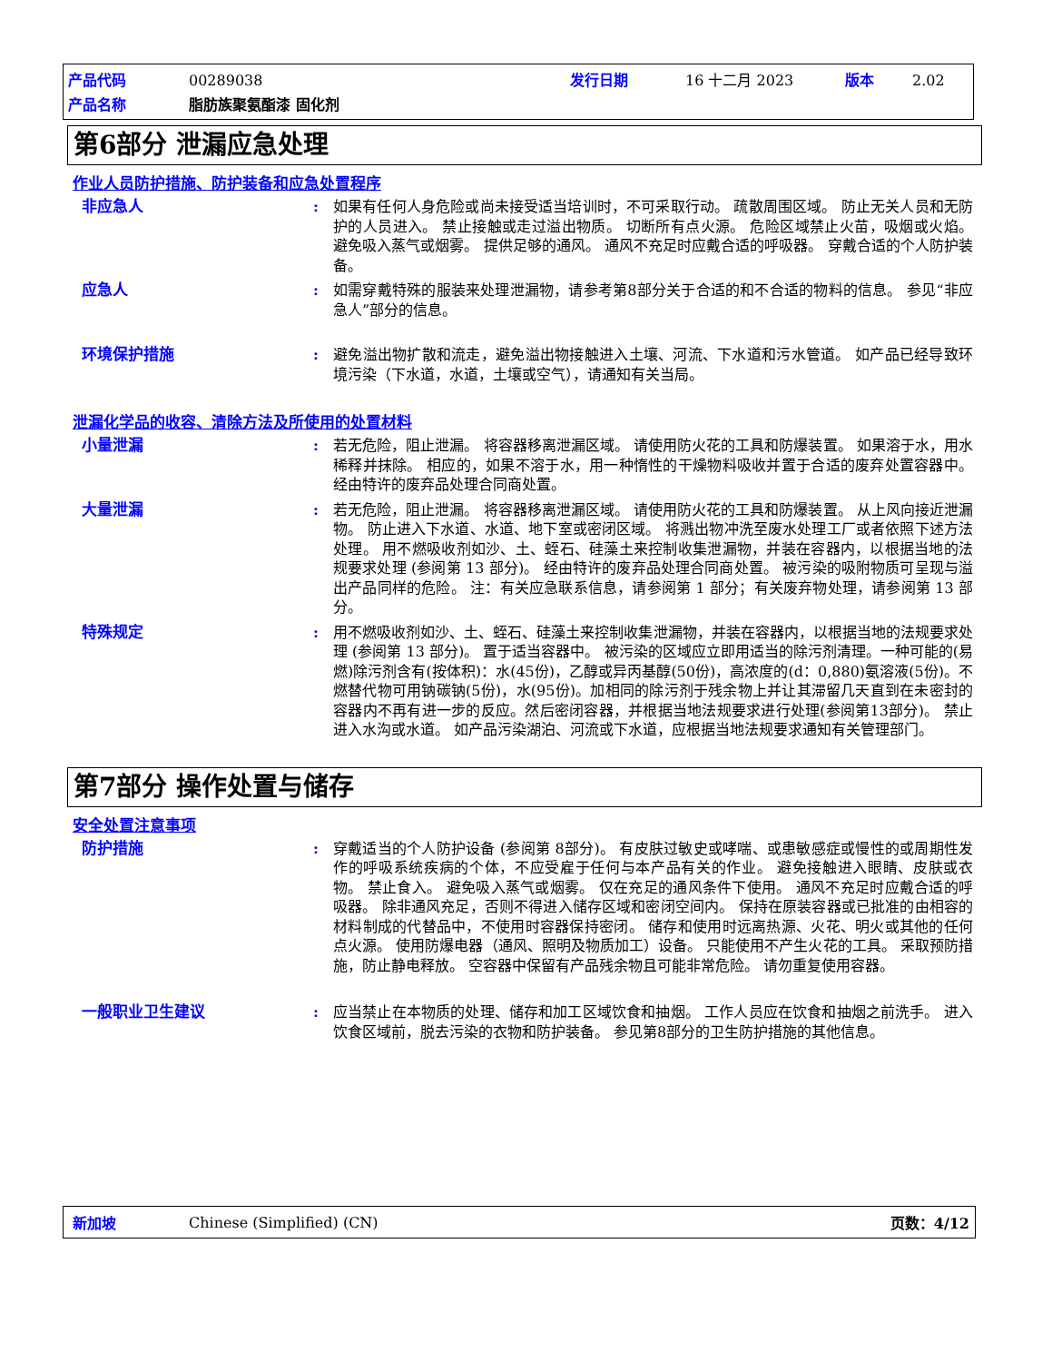产品代码 00289038 发行日期 16 十二月 2023 版本 2.02
产品名称 脂肪族聚氨酯漆 固化剂
第6部分 泄漏应急处理
作业人员防护措施、防护装备和应急处置程序
非应急人 : 如果有任何人身危险或尚未接受适当培训时，不可采取行动。 疏散周围区域。 防止无关人员和无防护的人员进入。 禁止接触或走过溢出物质。 切断所有点火源。 危险区域禁止火苗，吸烟或火焰。 避免吸入蒸气或烟雾。 提供足够的通风。 通风不充足时应戴合适的呼吸器。 穿戴合适的个人防护装备。
应急人 : 如需穿戴特殊的服装来处理泄漏物，请参考第8部分关于合适的和不合适的物料的信息。 参见“非应急人”部分的信息。
环境保护措施 : 避免溢出物扩散和流走，避免溢出物接触进入土壤、河流、下水道和污水管道。 如产品已经导致环境污染（下水道，水道，土壤或空气），请通知有关当局。
泄漏化学品的收容、清除方法及所使用的处置材料
小量泄漏 : 若无危险，阻止泄漏。 将容器移离泄漏区域。 请使用防火花的工具和防爆装置。 如果溶于水，用水稀释并抹除。 相应的，如果不溶于水，用一种惰性的干燥物料吸收并置于合适的废弃处置容器中。 经由特许的废弃品处理合同商处置。
大量泄漏 : 若无危险，阻止泄漏。 将容器移离泄漏区域。 请使用防火花的工具和防爆装置。 从上风向接近泄漏物。 防止进入下水道、水道、地下室或密闭区域。 将溅出物冲洗至废水处理工厂或者依照下述方法处理。 用不燃吸收剂如沙、土、蛭石、硅藻土来控制收集泄漏物，并装在容器内，以根据当地的法规要求处理 (参阅第 13 部分)。 经由特许的废弃品处理合同商处置。 被污染的吸附物质可呈现与溢出产品同样的危险。 注：有关应急联系信息，请参阅第 1 部分；有关废弃物处理，请参阅第 13 部分。
特殊规定 : 用不燃吸收剂如沙、土、蛭石、硅藻土来控制收集泄漏物，并装在容器内，以根据当地的法规要求处理 (参阅第 13 部分)。 置于适当容器中。 被污染的区域应立即用适当的除污剂清理。一种可能的(易燃)除污剂含有(按体积)：水(45份)，乙醇或异丙基醇(50份)，高浓度的(d：0,880)氨溶液(5份)。不燃替代物可用钠碳钠(5份)，水(95份)。加相同的除污剂于残余物上并让其滞留几天直到在未密封的容器内不再有进一步的反应。然后密闭容器，并根据当地法规要求进行处理(参阅第13部分)。 禁止进入水沟或水道。 如产品污染湖泊、河流或下水道，应根据当地法规要求通知有关管理部门。
第7部分 操作处置与储存
安全处置注意事项
防护措施 : 穿戴适当的个人防护设备 (参阅第 8部分)。 有皮肤过敏史或哮喘、或患敏感症或慢性的或周期性发作的呼吸系统疾病的个体，不应受雇于任何与本产品有关的作业。 避免接触进入眼睛、皮肤或衣物。 禁止食入。 避免吸入蒸气或烟雾。 仅在充足的通风条件下使用。 通风不充足时应戴合适的呼吸器。 除非通风充足，否则不得进入储存区域和密闭空间内。 保持在原装容器或已批准的由相容的材料制成的代替品中，不使用时容器保持密闭。 储存和使用时远离热源、火花、明火或其他的任何点火源。 使用防爆电器（通风、照明及物质加工）设备。 只能使用不产生火花的工具。 采取预防措施，防止静电释放。 空容器中保留有产品残余物且可能非常危险。 请勿重复使用容器。
一般职业卫生建议 : 应当禁止在本物质的处理、储存和加工区域饮食和抽烟。 工作人员应在饮食和抽烟之前洗手。 进入饮食区域前，脱去污染的衣物和防护装备。 参见第8部分的卫生防护措施的其他信息。
新加坡 Chinese (Simplified) (CN) 页数：4/12